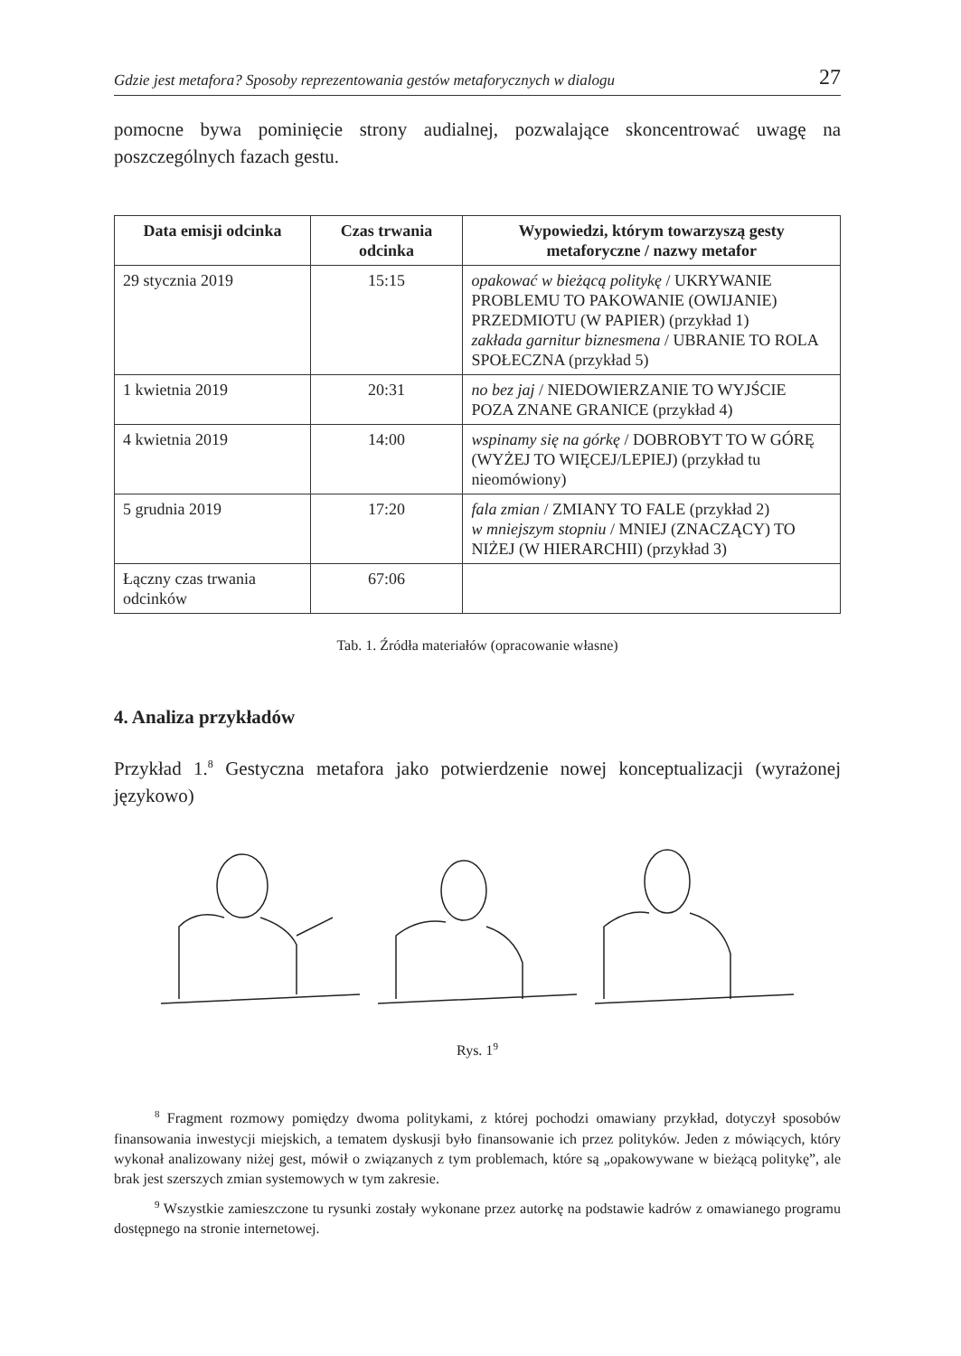Gdzie jest metafora? Sposoby reprezentowania gestów metaforycznych w dialogu 27
pomocne bywa pominięcie strony audialnej, pozwalające skoncentrować uwagę na poszczególnych fazach gestu.
| Data emisji odcinka | Czas trwania odcinka | Wypowiedzi, którym towarzyszą gesty metaforyczne / nazwy metafor |
| --- | --- | --- |
| 29 stycznia 2019 | 15:15 | opakować w bieżącą politykę / UKRYWANIE PROBLEMU TO PAKOWANIE (OWIJANIE) PRZEDMIOTU (W PAPIER) (przykład 1) zakłada garnitur biznesmena / UBRANIE TO ROLA SPOŁECZNA (przykład 5) |
| 1 kwietnia 2019 | 20:31 | no bez jaj / NIEDOWIERZANIE TO WYJŚCIE POZA ZNANE GRANICE (przykład 4) |
| 4 kwietnia 2019 | 14:00 | wspinamy się na górkę / DOBROBYT TO W GÓRĘ (WYŻEJ TO WIĘCEJ/LEPIEJ) (przykład tu nieomówiony) |
| 5 grudnia 2019 | 17:20 | fala zmian / ZMIANY TO FALE (przykład 2) w mniejszym stopniu / MNIEJ (ZNACZĄCY) TO NIŻEJ (W HIERARCHII) (przykład 3) |
| Łączny czas trwania odcinków | 67:06 | |
Tab. 1. Źródła materiałów (opracowanie własne)
4. Analiza przykładów
Przykład 1.<sup>8</sup> Gestyczna metafora jako potwierdzenie nowej konceptualizacji (wyrażonej językowo)
Rys. 1<sup>9</sup>
<sup>8</sup> Fragment rozmowy pomiędzy dwoma politykami, z której pochodzi omawiany przykład, dotyczył sposobów finansowania inwestycji miejskich, a tematem dyskusji było finansowanie ich przez polityków. Jeden z mówiących, który wykonał analizowany niżej gest, mówił o związanych z tym problemach, które są „opakowywane w bieżącą politykę”, ale brak jest szerszych zmian systemowych w tym zakresie.
<sup>9</sup> Wszystkie zamieszczone tu rysunki zostały wykonane przez autorkę na podstawie kadrów z omawianego programu dostępnego na stronie internetowej.